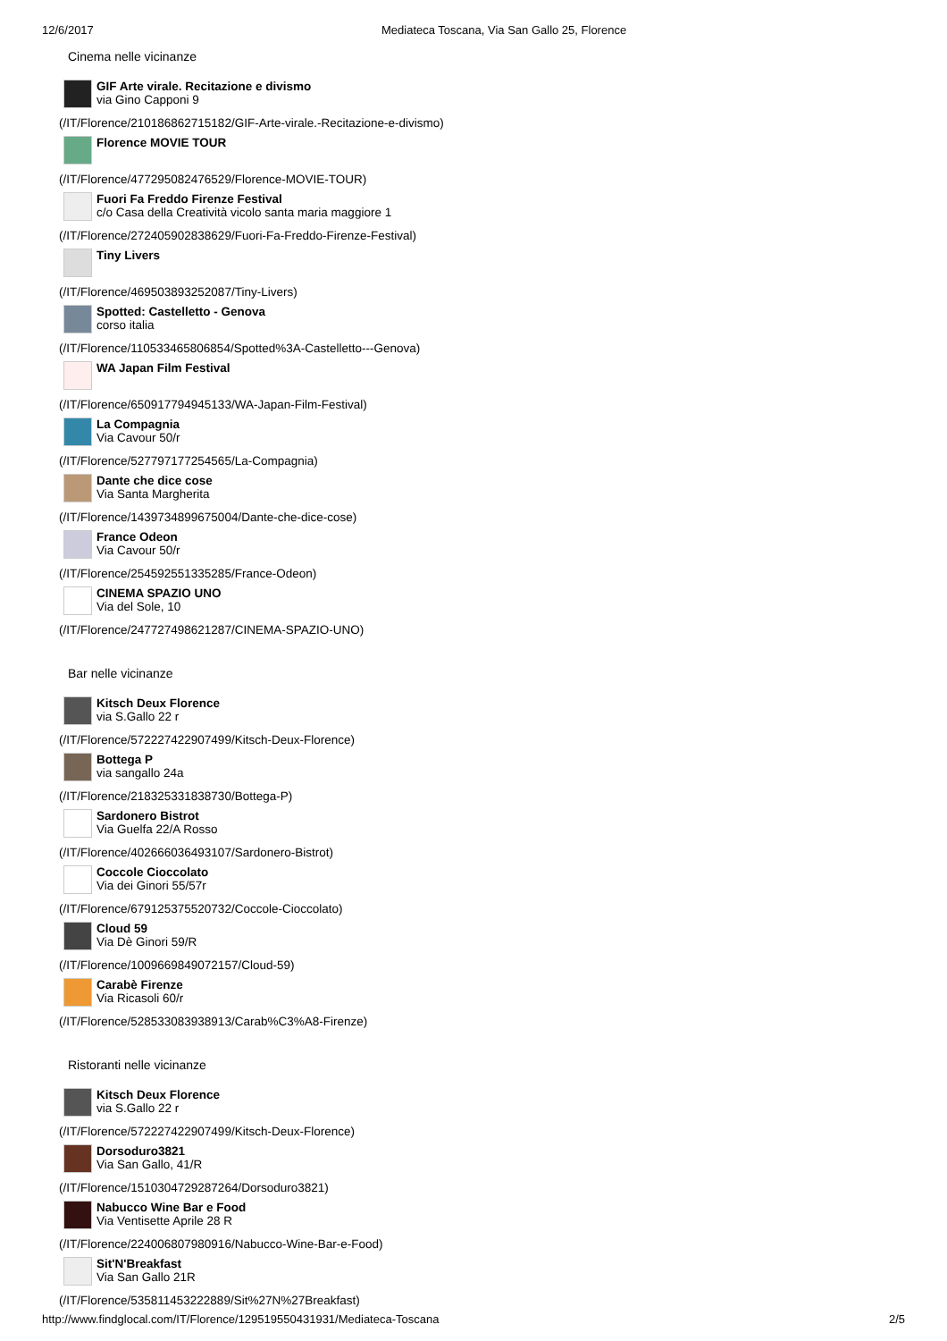12/6/2017 Mediateca Toscana, Via San Gallo 25, Florence
Cinema nelle vicinanze
GIF Arte virale. Recitazione e divismo
via Gino Capponi 9
(/IT/Florence/210186862715182/GIF-Arte-virale.-Recitazione-e-divismo)
Florence MOVIE TOUR
(/IT/Florence/477295082476529/Florence-MOVIE-TOUR)
Fuori Fa Freddo Firenze Festival
c/o Casa della Creatività vicolo santa maria maggiore 1
(/IT/Florence/272405902838629/Fuori-Fa-Freddo-Firenze-Festival)
Tiny Livers
(/IT/Florence/469503893252087/Tiny-Livers)
Spotted: Castelletto - Genova
corso italia
(/IT/Florence/110533465806854/Spotted%3A-Castelletto---Genova)
WA Japan Film Festival
(/IT/Florence/650917794945133/WA-Japan-Film-Festival)
La Compagnia
Via Cavour 50/r
(/IT/Florence/527797177254565/La-Compagnia)
Dante che dice cose
Via Santa Margherita
(/IT/Florence/1439734899675004/Dante-che-dice-cose)
France Odeon
Via Cavour 50/r
(/IT/Florence/254592551335285/France-Odeon)
CINEMA SPAZIO UNO
Via del Sole, 10
(/IT/Florence/247727498621287/CINEMA-SPAZIO-UNO)
Bar nelle vicinanze
Kitsch Deux Florence
via S.Gallo 22 r
(/IT/Florence/572227422907499/Kitsch-Deux-Florence)
Bottega P
via sangallo 24a
(/IT/Florence/218325331838730/Bottega-P)
Sardonero Bistrot
Via Guelfa 22/A Rosso
(/IT/Florence/402666036493107/Sardonero-Bistrot)
Coccole Cioccolato
Via dei Ginori 55/57r
(/IT/Florence/679125375520732/Coccole-Cioccolato)
Cloud 59
Via Dè Ginori 59/R
(/IT/Florence/1009669849072157/Cloud-59)
Carabè Firenze
Via Ricasoli 60/r
(/IT/Florence/528533083938913/Carab%C3%A8-Firenze)
Ristoranti nelle vicinanze
Kitsch Deux Florence
via S.Gallo 22 r
(/IT/Florence/572227422907499/Kitsch-Deux-Florence)
Dorsoduro3821
Via San Gallo, 41/R
(/IT/Florence/1510304729287264/Dorsoduro3821)
Nabucco Wine Bar e Food
Via Ventisette Aprile 28 R
(/IT/Florence/224006807980916/Nabucco-Wine-Bar-e-Food)
Sit'N'Breakfast
Via San Gallo 21R
(/IT/Florence/535811453222889/Sit%27N%27Breakfast)
http://www.findglocal.com/IT/Florence/129519550431931/Mediateca-Toscana 2/5